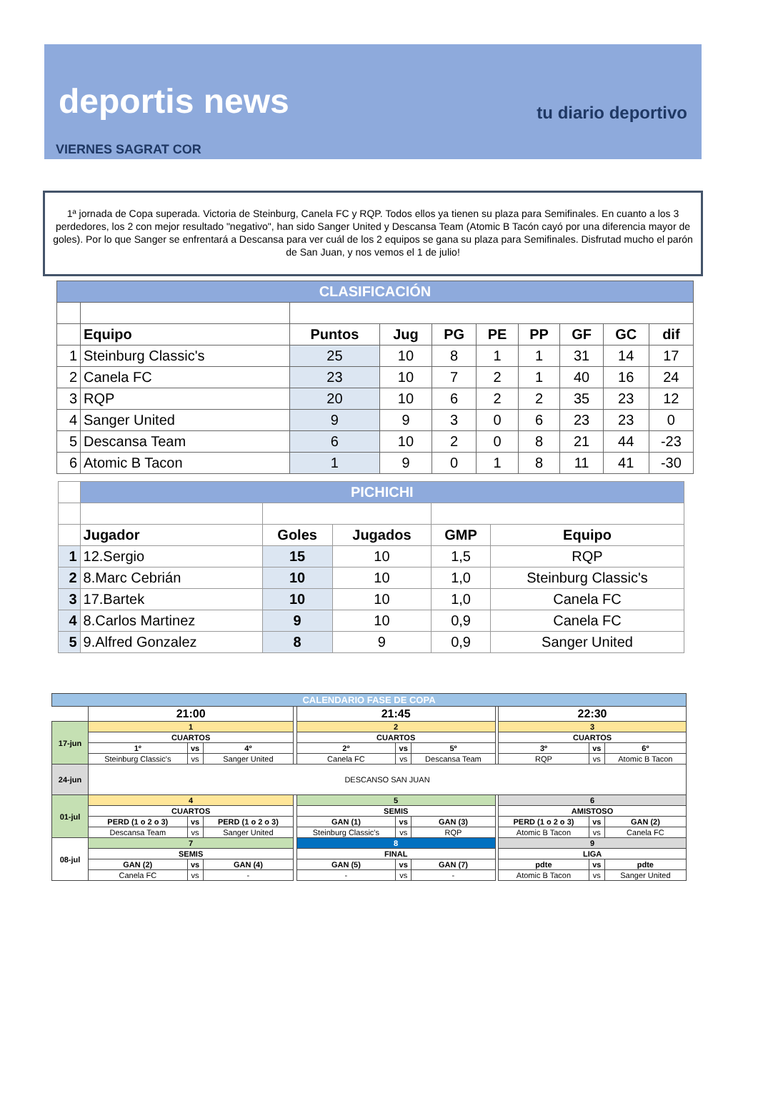deportis news
tu diario deportivo
VIERNES SAGRAT COR
1ª jornada de Copa superada. Victoria de Steinburg, Canela FC y RQP. Todos ellos ya tienen su plaza para Semifinales. En cuanto a los 3 perdedores, los 2 con mejor resultado "negativo", han sido Sanger United y Descansa Team (Atomic B Tacón cayó por una diferencia mayor de goles). Por lo que Sanger se enfrentará a Descansa para ver cuál de los 2 equipos se gana su plaza para Semifinales. Disfrutad mucho el parón de San Juan, y nos vemos el 1 de julio!
| CLASIFICACIÓN | | | | | | | | | |
| | Equipo | Puntos | Jug | PG | PE | PP | GF | GC | dif |
| 1 | Steinburg Classic's | 25 | 10 | 8 | 1 | 1 | 31 | 14 | 17 |
| 2 | Canela FC | 23 | 10 | 7 | 2 | 1 | 40 | 16 | 24 |
| 3 | RQP | 20 | 10 | 6 | 2 | 2 | 35 | 23 | 12 |
| 4 | Sanger United | 9 | 9 | 3 | 0 | 6 | 23 | 23 | 0 |
| 5 | Descansa Team | 6 | 10 | 2 | 0 | 8 | 21 | 44 | -23 |
| 6 | Atomic B Tacon | 1 | 9 | 0 | 1 | 8 | 11 | 41 | -30 |
| | PICHICHI | | | | |
| | Jugador | Goles | Jugados | GMP | Equipo |
| 1 | 12.Sergio | 15 | 10 | 1,5 | RQP |
| 2 | 8.Marc Cebrián | 10 | 10 | 1,0 | Steinburg Classic's |
| 3 | 17.Bartek | 10 | 10 | 1,0 | Canela FC |
| 4 | 8.Carlos Martinez | 9 | 10 | 0,9 | Canela FC |
| 5 | 9.Alfred Gonzalez | 8 | 9 | 0,9 | Sanger United |
| CALENDARIO FASE DE COPA | | | | | | | | | | | |
| | 21:00 | | | | 21:45 | | | | 22:30 | | |
| 17-jun | 1 | | | | 2 | | | | 3 | | |
| | CUARTOS | | | | CUARTOS | | | | CUARTOS | | |
| | 1º | vs | 4º | | 2º | vs | 5º | | 3º | vs | 6º |
| | Steinburg Classic's | vs | Sanger United | | Canela FC | vs | Descansa Team | | RQP | vs | Atomic B Tacon |
| 24-jun | DESCANSO SAN JUAN | | | | | | | | | | |
| 01-jul | 4 | | | | 5 | | | | 6 | | |
| | CUARTOS | | | | SEMIS | | | | AMISTOSO | | |
| | PERD (1 o 2 o 3) | vs | PERD (1 o 2 o 3) | | GAN (1) | vs | GAN (3) | | PERD (1 o 2 o 3) | vs | GAN (2) |
| | Descansa Team | vs | Sanger United | | Steinburg Classic's | vs | RQP | | Atomic B Tacon | vs | Canela FC |
| 08-jul | 7 | | | | 8 | | | | 9 | | |
| | SEMIS | | | | FINAL | | | | LIGA | | |
| | GAN (2) | vs | GAN (4) | | GAN (5) | vs | GAN (7) | | pdte | vs | pdte |
| | Canela FC | vs | - | | - | vs | - | | Atomic B Tacon | vs | Sanger United |